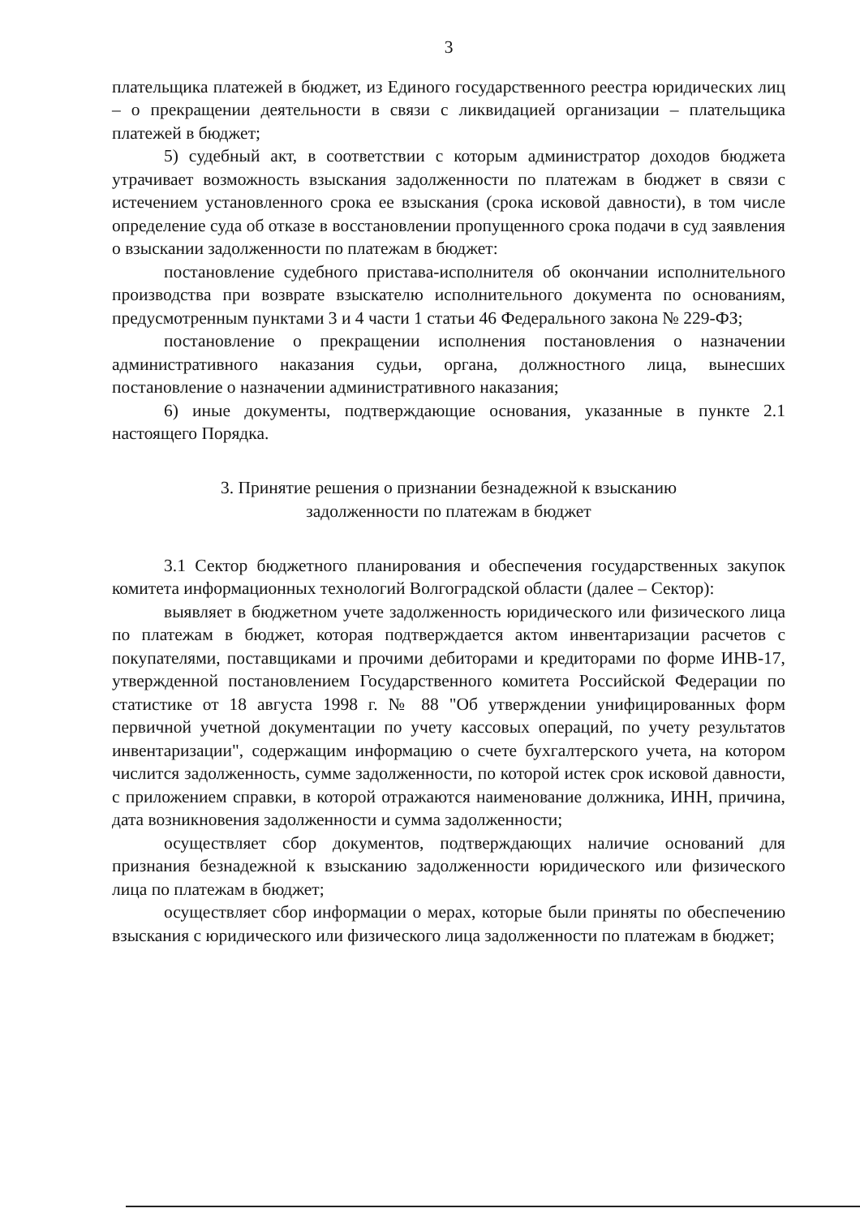3
плательщика платежей в бюджет, из Единого государственного реестра юридических лиц – о прекращении деятельности в связи с ликвидацией организации – плательщика платежей в бюджет;
5) судебный акт, в соответствии с которым администратор доходов бюджета утрачивает возможность взыскания задолженности по платежам в бюджет в связи с истечением установленного срока ее взыскания (срока исковой давности), в том числе определение суда об отказе в восстановлении пропущенного срока подачи в суд заявления о взыскании задолженности по платежам в бюджет:
постановление судебного пристава-исполнителя об окончании исполнительного производства при возврате взыскателю исполнительного документа по основаниям, предусмотренным пунктами 3 и 4 части 1 статьи 46 Федерального закона № 229-ФЗ;
постановление о прекращении исполнения постановления о назначении административного наказания судьи, органа, должностного лица, вынесших постановление о назначении административного наказания;
6) иные документы, подтверждающие основания, указанные в пункте 2.1 настоящего Порядка.
3. Принятие решения о признании безнадежной к взысканию
задолженности по платежам в бюджет
3.1 Сектор бюджетного планирования и обеспечения государственных закупок комитета информационных технологий Волгоградской области (далее – Сектор):
выявляет в бюджетном учете задолженность юридического или физического лица по платежам в бюджет, которая подтверждается актом инвентаризации расчетов с покупателями, поставщиками и прочими дебиторами и кредиторами по форме ИНВ-17, утвержденной постановлением Государственного комитета Российской Федерации по статистике от 18 августа 1998 г. № 88 "Об утверждении унифицированных форм первичной учетной документации по учету кассовых операций, по учету результатов инвентаризации", содержащим информацию о счете бухгалтерского учета, на котором числится задолженность, сумме задолженности, по которой истек срок исковой давности, с приложением справки, в которой отражаются наименование должника, ИНН, причина, дата возникновения задолженности и сумма задолженности;
осуществляет сбор документов, подтверждающих наличие оснований для признания безнадежной к взысканию задолженности юридического или физического лица по платежам в бюджет;
осуществляет сбор информации о мерах, которые были приняты по обеспечению взыскания с юридического или физического лица задолженности по платежам в бюджет;